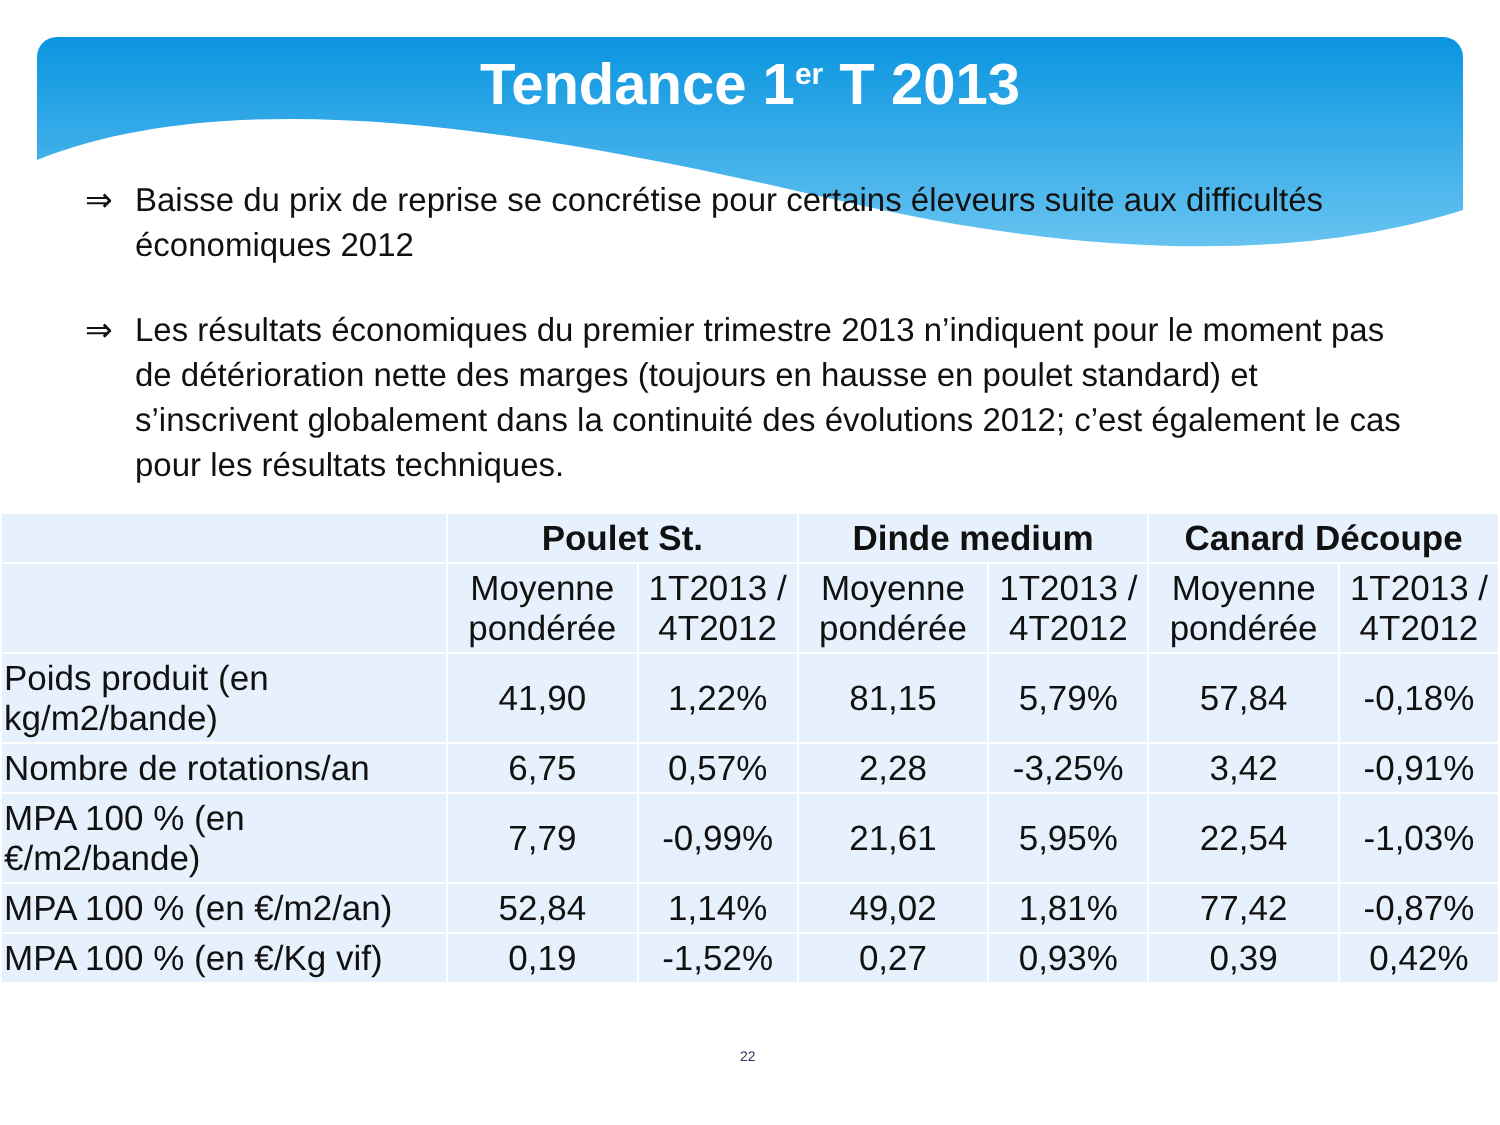Tendance 1<sup>er</sup> T 2013
⇒ Baisse du prix de reprise se concrétise pour certains éleveurs suite aux difficultés économiques 2012
⇒ Les résultats économiques du premier trimestre 2013 n’indiquent pour le moment pas de détérioration nette des marges (toujours en hausse en poulet standard) et s’inscrivent globalement dans la continuité des évolutions 2012; c’est également le cas pour les résultats techniques.
| | Poulet St. | | Dinde medium | | Canard Découpe | |
| --- | --- | --- | --- | --- | --- | --- |
| | Moyenne pondérée | 1T2013 / 4T2012 | Moyenne pondérée | 1T2013 / 4T2012 | Moyenne pondérée | 1T2013 / 4T2012 |
| Poids produit (en kg/m2/bande) | 41,90 | 1,22% | 81,15 | 5,79% | 57,84 | -0,18% |
| Nombre de rotations/an | 6,75 | 0,57% | 2,28 | -3,25% | 3,42 | -0,91% |
| MPA 100 % (en €/m2/bande) | 7,79 | -0,99% | 21,61 | 5,95% | 22,54 | -1,03% |
| MPA 100 % (en €/m2/an) | 52,84 | 1,14% | 49,02 | 1,81% | 77,42 | -0,87% |
| MPA 100 % (en €/Kg vif) | 0,19 | -1,52% | 0,27 | 0,93% | 0,39 | 0,42% |
22